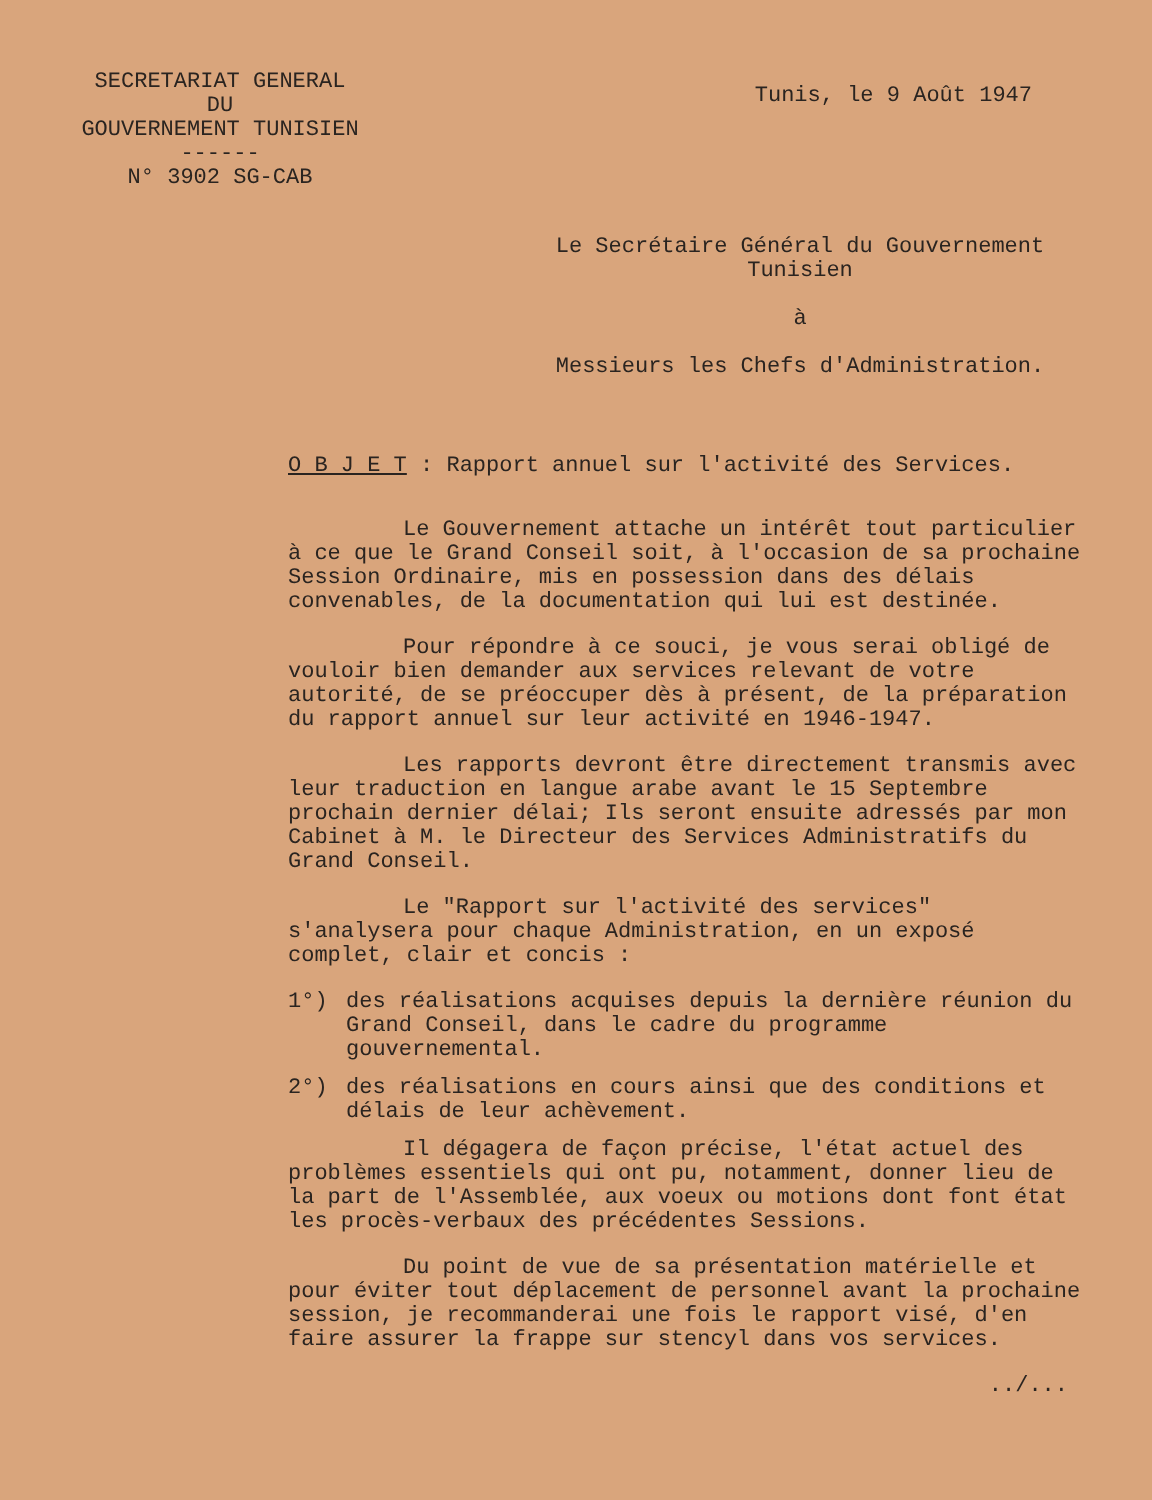SECRETARIAT GENERAL
DU
GOUVERNEMENT TUNISIEN
------
N° 3902 SG-CAB
Tunis, le 9 Août 1947
Le Secrétaire Général du Gouvernement
Tunisien
à
Messieurs les Chefs d'Administration.
O B J E T : Rapport annuel sur l'activité des Services.
Le Gouvernement attache un intérêt tout particulier à ce que le Grand Conseil soit, à l'occasion de sa prochaine Session Ordinaire, mis en possession dans des délais convenables, de la documentation qui lui est destinée.
Pour répondre à ce souci, je vous serai obligé de vouloir bien demander aux services relevant de votre autorité, de se préoccuper dès à présent, de la préparation du rapport annuel sur leur activité en 1946-1947.
Les rapports devront être directement transmis avec leur traduction en langue arabe avant le 15 Septembre prochain dernier délai; Ils seront ensuite adressés par mon Cabinet à M. le Directeur des Services Administratifs du Grand Conseil.
Le "Rapport sur l'activité des services" s'analysera pour chaque Administration, en un exposé complet, clair et concis :
1°) des réalisations acquises depuis la dernière réunion du Grand Conseil, dans le cadre du programme gouvernemental.
2°) des réalisations en cours ainsi que des conditions et délais de leur achèvement.
Il dégagera de façon précise, l'état actuel des problèmes essentiels qui ont pu, notamment, donner lieu de la part de l'Assemblée, aux voeux ou motions dont font état les procès-verbaux des précédentes Sessions.
Du point de vue de sa présentation matérielle et pour éviter tout déplacement de personnel avant la prochaine session, je recommanderai une fois le rapport visé, d'en faire assurer la frappe sur stencyl dans vos services.
../...